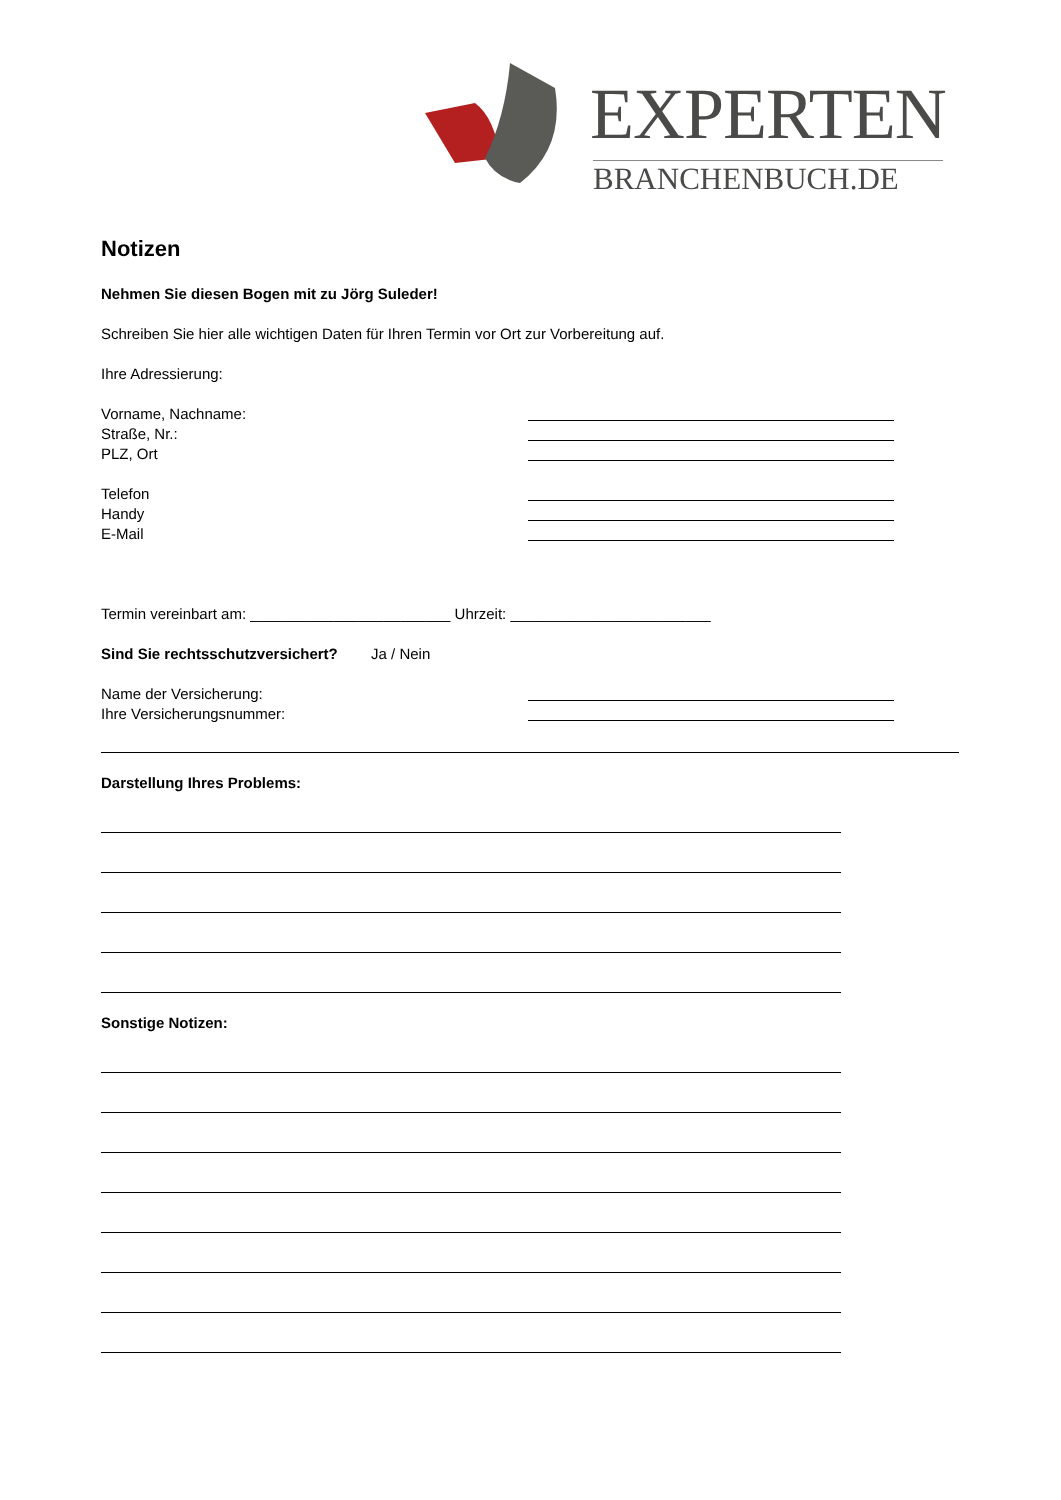EXPERTEN
BRANCHENBUCH.DE
Notizen
Nehmen Sie diesen Bogen mit zu Jörg Suleder!
Schreiben Sie hier alle wichtigen Daten für Ihren Termin vor Ort zur Vorbereitung auf.
Ihre Adressierung:
Vorname, Nachname:
Straße, Nr.:
PLZ, Ort
Telefon
Handy
E-Mail
Termin vereinbart am: ________________________ Uhrzeit: ________________________
Sind Sie rechtsschutzversichert? Ja / Nein
Name der Versicherung:
Ihre Versicherungsnummer:
Darstellung Ihres Problems:
Sonstige Notizen: